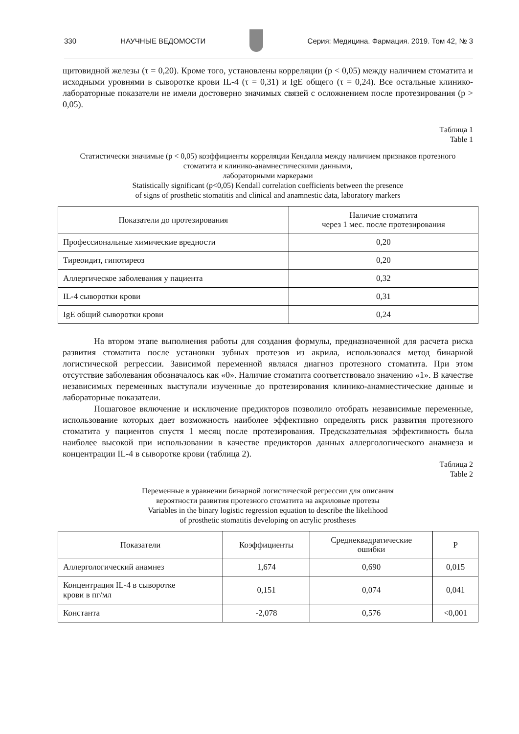330 НАУЧНЫЕ ВЕДОМОСТИ
Серия: Медицина. Фармация. 2019. Том 42, № 3
щитовидной железы (τ = 0,20). Кроме того, установлены корреляции (p < 0,05) между наличием стоматита и исходными уровнями в сыворотке крови IL-4 (τ = 0,31) и IgE общего (τ = 0,24). Все остальные клинико-лабораторные показатели не имели достоверно значимых связей с осложнением после протезирования (p > 0,05).
Таблица 1
Table 1
Статистически значимые (p < 0,05) коэффициенты корреляции Кендалла между наличием признаков протезного стоматита и клинико-анамнестическими данными,
лабораторными маркерами
Statistically significant (p<0,05) Kendall correlation coefficients between the presence
of signs of prosthetic stomatitis and clinical and anamnestic data, laboratory markers
| Показатели до протезирования | Наличие стоматита через 1 мес. после протезирования |
| --- | --- |
| Профессиональные химические вредности | 0,20 |
| Тиреоидит, гипотиреоз | 0,20 |
| Аллергическое заболевания у пациента | 0,32 |
| IL-4 сыворотки крови | 0,31 |
| IgE общий сыворотки крови | 0,24 |
На втором этапе выполнения работы для создания формулы, предназначенной для расчета риска развития стоматита после установки зубных протезов из акрила, использовался метод бинарной логистической регрессии. Зависимой переменной являлся диагноз протезного стоматита. При этом отсутствие заболевания обозначалось как «0». Наличие стоматита соответствовало значению «1». В качестве независимых переменных выступали изученные до протезирования клинико-анамнестические данные и лабораторные показатели.
Пошаговое включение и исключение предикторов позволило отобрать независимые переменные, использование которых дает возможность наиболее эффективно определять риск развития протезного стоматита у пациентов спустя 1 месяц после протезирования. Предсказательная эффективность была наиболее высокой при использовании в качестве предикторов данных аллергологического анамнеза и концентрации IL-4 в сыворотке крови (таблица 2).
Таблица 2
Table 2
Переменные в уравнении бинарной логистической регрессии для описания
вероятности развития протезного стоматита на акриловые протезы
Variables in the binary logistic regression equation to describe the likelihood
of prosthetic stomatitis developing on acrylic prostheses
| Показатели | Коэффициенты | Среднеквадратические ошибки | P |
| --- | --- | --- | --- |
| Аллергологический анамнез | 1,674 | 0,690 | 0,015 |
| Концентрация IL-4 в сыворотке крови в пг/мл | 0,151 | 0,074 | 0,041 |
| Константа | -2,078 | 0,576 | <0,001 |